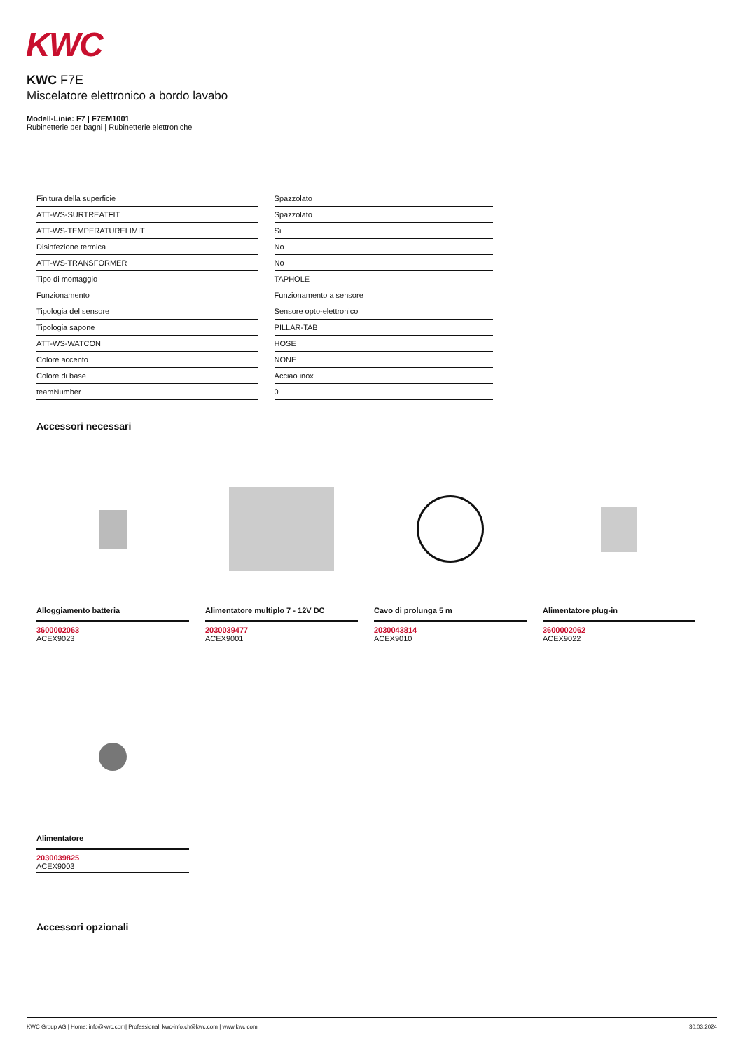KWC
KWC F7E
Miscelatore elettronico a bordo lavabo
Modell-Linie: F7 | F7EM1001
Rubinetterie per bagni | Rubinetterie elettroniche
| Finitura della superficie | Spazzolato |
| ATT-WS-SURTREATFIT | Spazzolato |
| ATT-WS-TEMPERATURELIMIT | Si |
| Disinfezione termica | No |
| ATT-WS-TRANSFORMER | No |
| Tipo di montaggio | TAPHOLE |
| Funzionamento | Funzionamento a sensore |
| Tipologia del sensore | Sensore opto-elettronico |
| Tipologia sapone | PILLAR-TAB |
| ATT-WS-WATCON | HOSE |
| Colore accento | NONE |
| Colore di base | Acciao inox |
| teamNumber | 0 |
Accessori necessari
Alloggiamento batteria
3600002063
ACEX9023
Alimentatore multiplo 7 - 12V DC
2030039477
ACEX9001
Cavo di prolunga 5 m
2030043814
ACEX9010
Alimentatore plug-in
3600002062
ACEX9022
Alimentatore
2030039825
ACEX9003
Accessori opzionali
KWC Group AG | Home: info@kwc.com| Professional: kwc-info.ch@kwc.com | www.kwc.com 30.03.2024